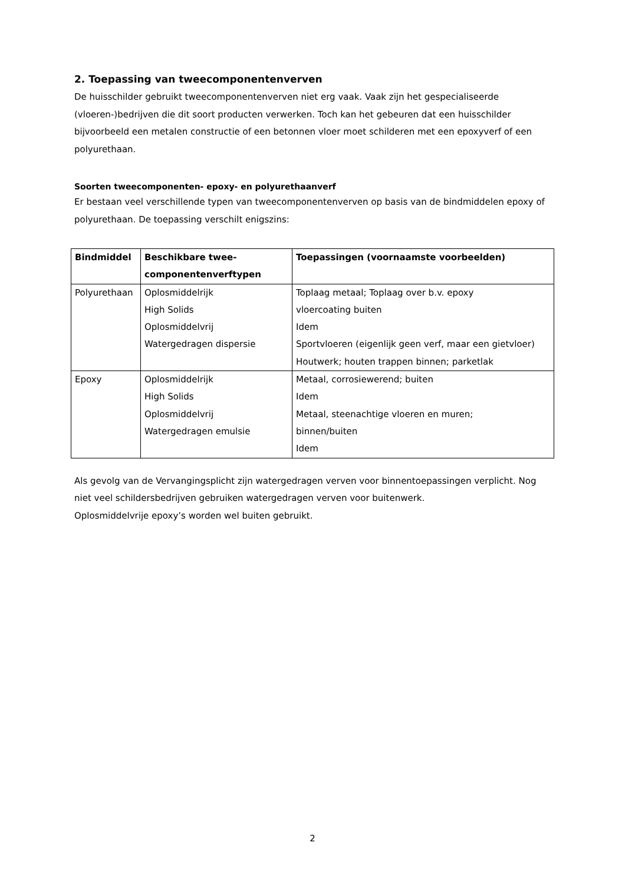2. Toepassing van tweecomponentenverven
De huisschilder gebruikt tweecomponentenverven niet erg vaak. Vaak zijn het gespecialiseerde (vloeren-)bedrijven die dit soort producten verwerken. Toch kan het gebeuren dat een huisschilder bijvoorbeeld een metalen constructie of een betonnen vloer moet schilderen met een epoxyverf of een polyurethaan.
Soorten tweecomponenten- epoxy- en polyurethaanverf
Er bestaan veel verschillende typen van tweecomponentenverven op basis van de bindmiddelen epoxy of polyurethaan. De toepassing verschilt enigszins:
| Bindmiddel | Beschikbare twee- componentenverftypen | Toepassingen (voornaamste voorbeelden) |
| --- | --- | --- |
| Polyurethaan | Oplosmiddelrijk High Solids Oplosmiddelvrij Watergedragen dispersie | Toplaag metaal; Toplaag over b.v. epoxy vloercoating buiten Idem Sportvloeren (eigenlijk geen verf, maar een gietvloer) Houtwerk; houten trappen binnen; parketlak |
| Epoxy | Oplosmiddelrijk High Solids Oplosmiddelvrij Watergedragen emulsie | Metaal, corrosiewerend; buiten Idem Metaal, steenachtige vloeren en muren; binnen/buiten Idem |
Als gevolg van de Vervangingsplicht zijn watergedragen verven voor binnentoepassingen verplicht. Nog niet veel schildersbedrijven gebruiken watergedragen verven voor buitenwerk.
Oplosmiddelvrije epoxy’s worden wel buiten gebruikt.
2